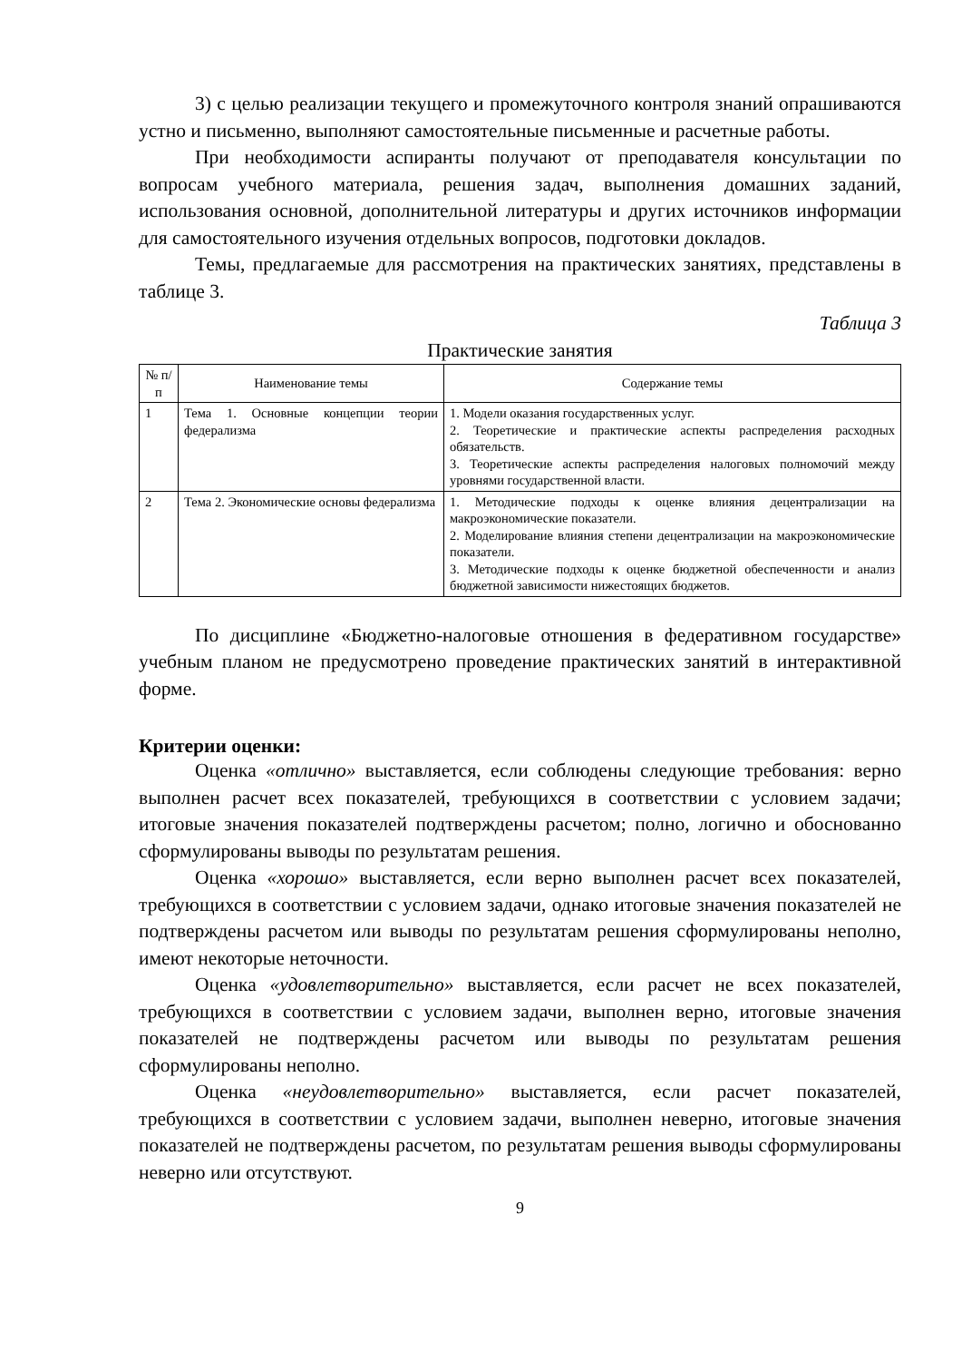3) с целью реализации текущего и промежуточного контроля знаний опрашиваются устно и письменно, выполняют самостоятельные письменные и расчетные работы.
При необходимости аспиранты получают от преподавателя консультации по вопросам учебного материала, решения задач, выполнения домашних заданий, использования основной, дополнительной литературы и других источников информации для самостоятельного изучения отдельных вопросов, подготовки докладов.
Темы, предлагаемые для рассмотрения на практических занятиях, представлены в таблице 3.
Таблица 3
Практические занятия
| № п/п | Наименование темы | Содержание темы |
| --- | --- | --- |
| 1 | Тема 1. Основные концепции теории федерализма | 1. Модели оказания государственных услуг. 2. Теоретические и практические аспекты распределения расходных обязательств. 3. Теоретические аспекты распределения налоговых полномочий между уровнями государственной власти. |
| 2 | Тема 2. Экономические основы федерализма | 1. Методические подходы к оценке влияния децентрализации на макроэкономические показатели. 2. Моделирование влияния степени децентрализации на макроэкономические показатели. 3. Методические подходы к оценке бюджетной обеспеченности и анализ бюджетной зависимости нижестоящих бюджетов. |
По дисциплине «Бюджетно-налоговые отношения в федеративном государстве» учебным планом не предусмотрено проведение практических занятий в интерактивной форме.
Критерии оценки:
Оценка «отлично» выставляется, если соблюдены следующие требования: верно выполнен расчет всех показателей, требующихся в соответствии с условием задачи; итоговые значения показателей подтверждены расчетом; полно, логично и обоснованно сформулированы выводы по результатам решения.
Оценка «хорошо» выставляется, если верно выполнен расчет всех показателей, требующихся в соответствии с условием задачи, однако итоговые значения показателей не подтверждены расчетом или выводы по результатам решения сформулированы неполно, имеют некоторые неточности.
Оценка «удовлетворительно» выставляется, если расчет не всех показателей, требующихся в соответствии с условием задачи, выполнен верно, итоговые значения показателей не подтверждены расчетом или выводы по результатам решения сформулированы неполно.
Оценка «неудовлетворительно» выставляется, если расчет показателей, требующихся в соответствии с условием задачи, выполнен неверно, итоговые значения показателей не подтверждены расчетом, по результатам решения выводы сформулированы неверно или отсутствуют.
9